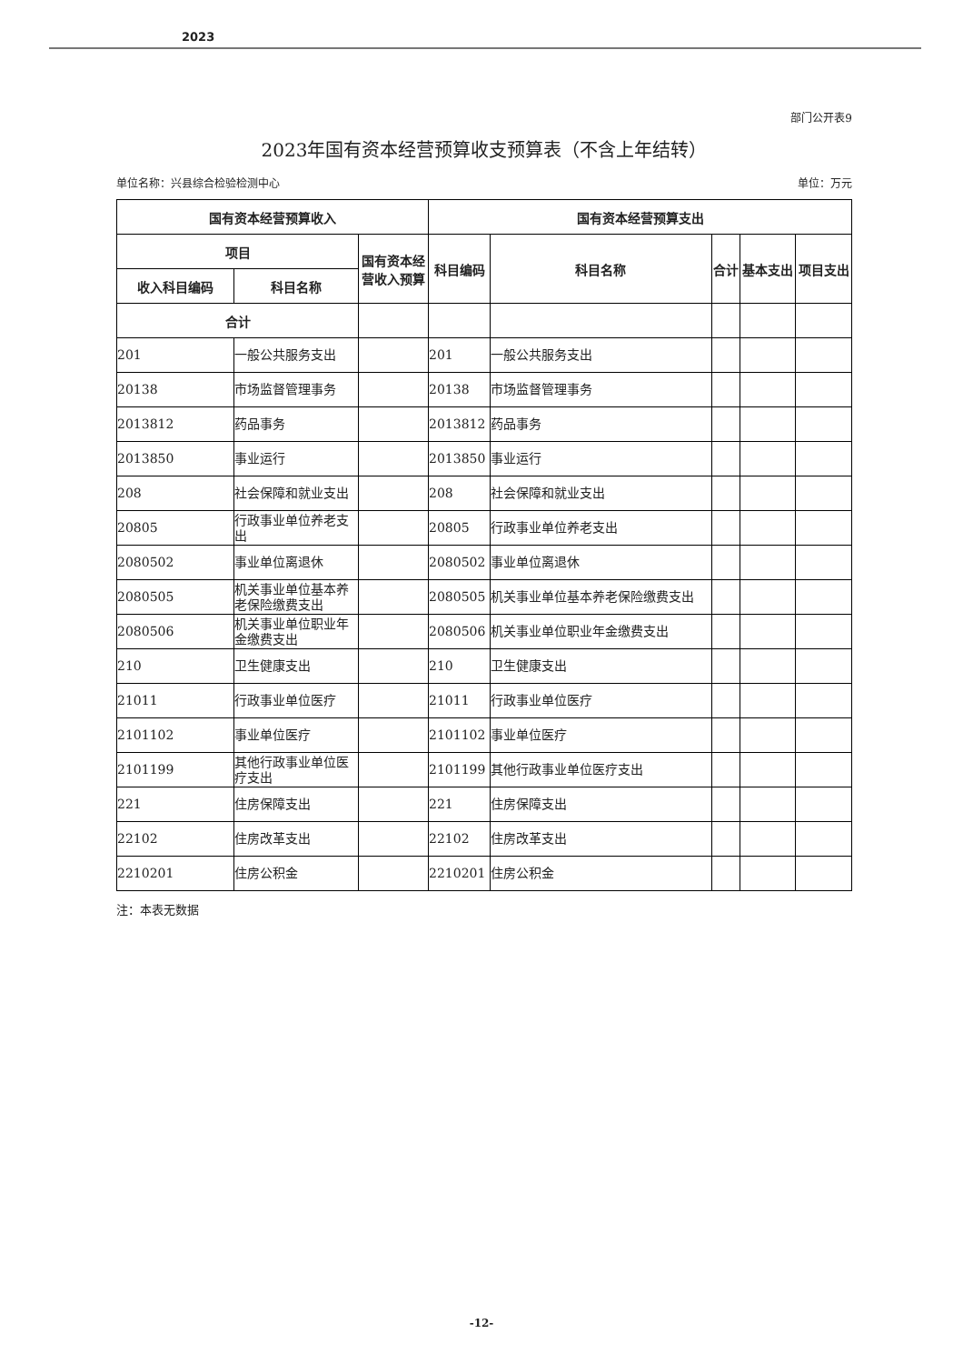2023
部门公开表9
2023年国有资本经营预算收支预算表（不含上年结转）
单位名称：兴县综合检验检测中心 单位：万元
| 国有资本经营预算收入 | | | 国有资本经营预算支出 | | | | |
| --- | --- | --- | --- | --- | --- | --- | --- |
| 项目 | | 国有资本经营收入预算 | 科目编码 | 科目名称 | 合计 | 基本支出 | 项目支出 |
| 收入科目编码 | 科目名称 | | | | | | |
| 合计 | | | | | | | |
| 201 | 一般公共服务支出 | | 201 | 一般公共服务支出 | | | |
| 20138 | 市场监督管理事务 | | 20138 | 市场监督管理事务 | | | |
| 2013812 | 药品事务 | | 2013812 | 药品事务 | | | |
| 2013850 | 事业运行 | | 2013850 | 事业运行 | | | |
| 208 | 社会保障和就业支出 | | 208 | 社会保障和就业支出 | | | |
| 20805 | 行政事业单位养老支出 | | 20805 | 行政事业单位养老支出 | | | |
| 2080502 | 事业单位离退休 | | 2080502 | 事业单位离退休 | | | |
| 2080505 | 机关事业单位基本养老保险缴费支出 | | 2080505 | 机关事业单位基本养老保险缴费支出 | | | |
| 2080506 | 机关事业单位职业年金缴费支出 | | 2080506 | 机关事业单位职业年金缴费支出 | | | |
| 210 | 卫生健康支出 | | 210 | 卫生健康支出 | | | |
| 21011 | 行政事业单位医疗 | | 21011 | 行政事业单位医疗 | | | |
| 2101102 | 事业单位医疗 | | 2101102 | 事业单位医疗 | | | |
| 2101199 | 其他行政事业单位医疗支出 | | 2101199 | 其他行政事业单位医疗支出 | | | |
| 221 | 住房保障支出 | | 221 | 住房保障支出 | | | |
| 22102 | 住房改革支出 | | 22102 | 住房改革支出 | | | |
| 2210201 | 住房公积金 | | 2210201 | 住房公积金 | | | |
注：本表无数据
-12-